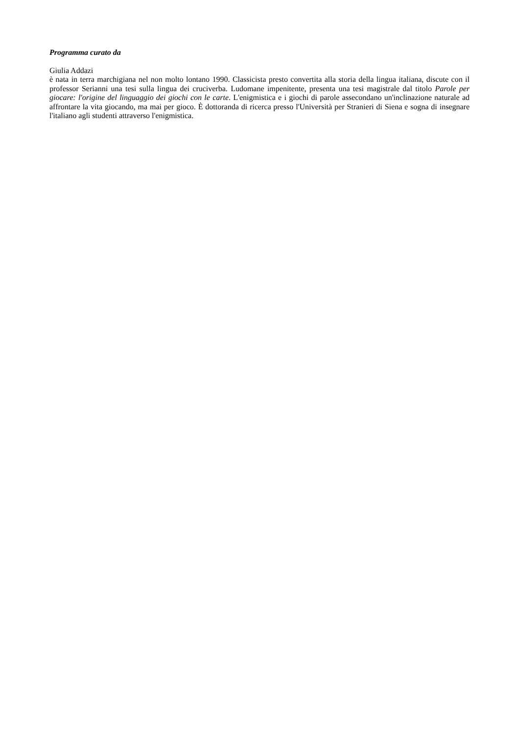Programma curato da
Giulia Addazi
è nata in terra marchigiana nel non molto lontano 1990. Classicista presto convertita alla storia della lingua italiana, discute con il professor Serianni una tesi sulla lingua dei cruciverba. Ludomane impenitente, presenta una tesi magistrale dal titolo Parole per giocare: l'origine del linguaggio dei giochi con le carte. L'enigmistica e i giochi di parole assecondano un'inclinazione naturale ad affrontare la vita giocando, ma mai per gioco. È dottoranda di ricerca presso l'Università per Stranieri di Siena e sogna di insegnare l'italiano agli studenti attraverso l'enigmistica.